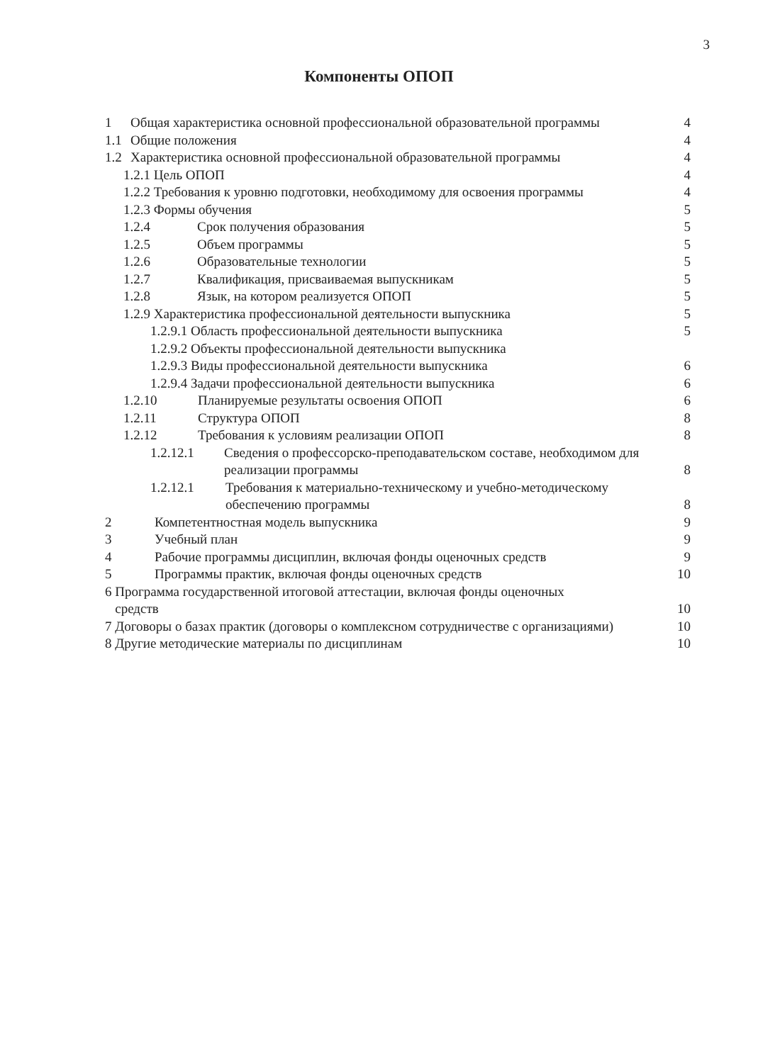3
Компоненты ОПОП
1 Общая характеристика основной профессиональной образовательной программы
4
1.1 Общие положения 4
1.2 Характеристика основной профессиональной образовательной программы
4
1.2.1 Цель ОПОП 4
1.2.2 Требования к уровню подготовки, необходимому для освоения программы
4
1.2.3 Формы обучения 5
1.2.4 Срок получения образования
5
1.2.5 Объем программы 5
1.2.6 Образовательные технологии
5
1.2.7 Квалификация, присваиваемая выпускникам
5
1.2.8 Язык, на котором реализуется ОПОП
5
1.2.9 Характеристика профессиональной деятельности выпускника
5
1.2.9.1 Область профессиональной деятельности выпускника
5
1.2.9.2 Объекты профессиональной деятельности выпускника
1.2.9.3 Виды профессиональной деятельности выпускника
6
1.2.9.4 Задачи профессиональной деятельности выпускника
6
1.2.10 Планируемые результаты освоения ОПОП
6
1.2.11 Структура ОПОП 8
1.2.12 Требования к условиям реализации ОПОП
8
1.2.12.1 Сведения о профессорско-преподавательском составе, необходимом для реализации программы
8
1.2.12.1 Требования к материально-техническому и учебно-методическому обеспечению программы
8
2 Компетентностная модель выпускника
9
3 Учебный план 9
4 Рабочие программы дисциплин, включая фонды оценочных средств
9
5 Программы практик, включая фонды оценочных средств
10
6 Программа государственной итоговой аттестации, включая фонды оценочных
средств
10
7 Договоры о базах практик (договоры о комплексном сотрудничестве с организациями)
10
8 Другие методические материалы по дисциплинам
10